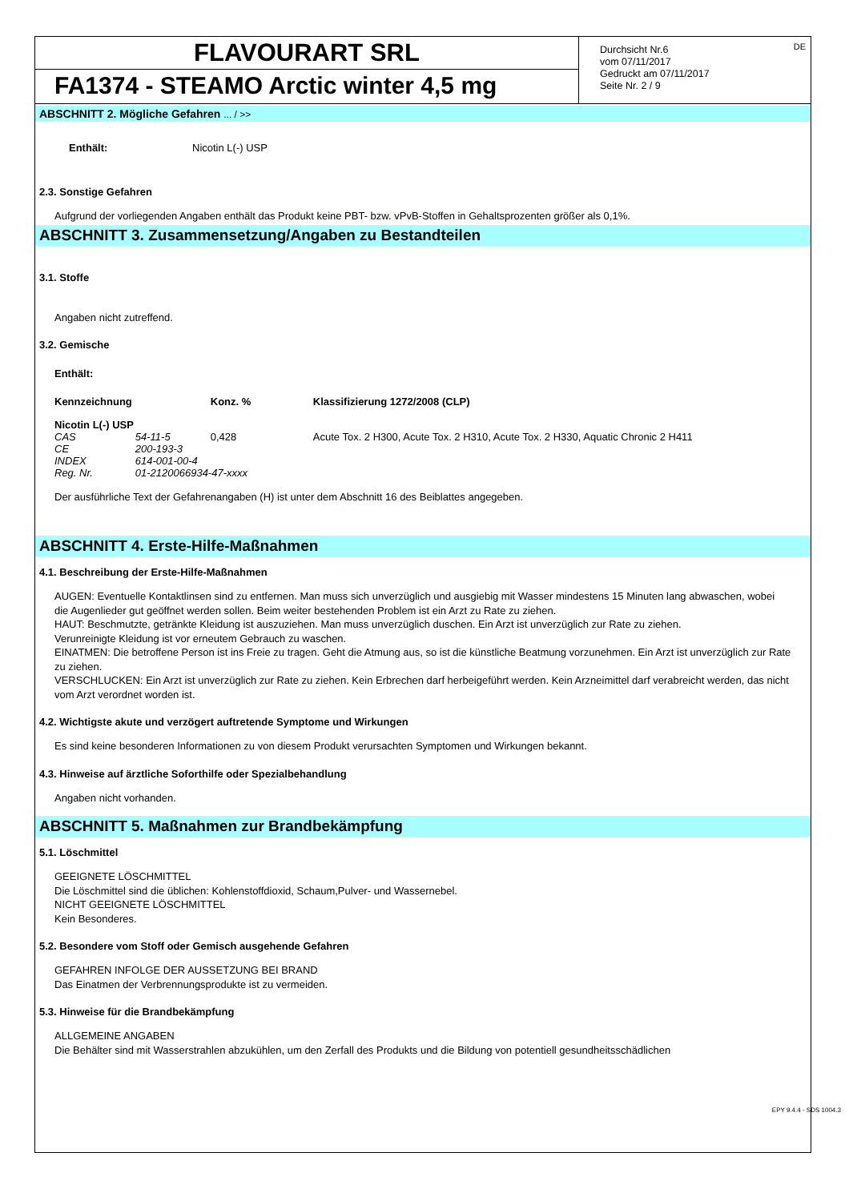FLAVOURART SRL
FA1374 - STEAMO Arctic winter 4,5 mg
Durchsicht Nr.6
vom 07/11/2017
Gedruckt am 07/11/2017
Seite Nr. 2 / 9
DE
ABSCHNITT 2. Mögliche Gefahren ... / >>
| Enthält: | Nicotin L(-) USP |
2.3. Sonstige Gefahren
Aufgrund der vorliegenden Angaben enthält das Produkt keine PBT- bzw. vPvB-Stoffen in Gehaltsprozenten größer als 0,1%.
ABSCHNITT 3. Zusammensetzung/Angaben zu Bestandteilen
3.1. Stoffe
Angaben nicht zutreffend.
3.2. Gemische
Enthält:
| Kennzeichnung | | Konz. % | | Klassifizierung 1272/2008 (CLP) |
| --- | --- | --- | --- | --- |
| Nicotin L(-) USP | | | | |
| CAS | 54-11-5 | 0,428 | | Acute Tox. 2 H300, Acute Tox. 2 H310, Acute Tox. 2 H330, Aquatic Chronic 2 H411 |
| CE | 200-193-3 | | | |
| INDEX | 614-001-00-4 | | | |
| Reg. Nr. | 01-2120066934-47-xxxx | | | |
Der ausführliche Text der Gefahrenangaben (H) ist unter dem Abschnitt 16 des Beiblattes angegeben.
ABSCHNITT 4. Erste-Hilfe-Maßnahmen
4.1. Beschreibung der Erste-Hilfe-Maßnahmen
AUGEN: Eventuelle Kontaktlinsen sind zu entfernen. Man muss sich unverzüglich und ausgiebig mit Wasser mindestens 15 Minuten lang abwaschen, wobei die Augenlieder gut geöffnet werden sollen. Beim weiter bestehenden Problem ist ein Arzt zu Rate zu ziehen.
HAUT: Beschmutzte, getränkte Kleidung ist auszuziehen. Man muss unverzüglich duschen. Ein Arzt ist unverzüglich zur Rate zu ziehen.
Verunreinigte Kleidung ist vor erneutem Gebrauch zu waschen.
EINATMEN: Die betroffene Person ist ins Freie zu tragen. Geht die Atmung aus, so ist die künstliche Beatmung vorzunehmen. Ein Arzt ist unverzüglich zur Rate zu ziehen.
VERSCHLUCKEN: Ein Arzt ist unverzüglich zur Rate zu ziehen. Kein Erbrechen darf herbeigeführt werden. Kein Arzneimittel darf verabreicht werden, das nicht vom Arzt verordnet worden ist.
4.2. Wichtigste akute und verzögert auftretende Symptome und Wirkungen
Es sind keine besonderen Informationen zu von diesem Produkt verursachten Symptomen und Wirkungen bekannt.
4.3. Hinweise auf ärztliche Soforthilfe oder Spezialbehandlung
Angaben nicht vorhanden.
ABSCHNITT 5. Maßnahmen zur Brandbekämpfung
5.1. Löschmittel
GEEIGNETE LÖSCHMITTEL
Die Löschmittel sind die üblichen: Kohlenstoffdioxid, Schaum,Pulver- und Wassernebel.
NICHT GEEIGNETE LÖSCHMITTEL
Kein Besonderes.
5.2. Besondere vom Stoff oder Gemisch ausgehende Gefahren
GEFAHREN INFOLGE DER AUSSETZUNG BEI BRAND
Das Einatmen der Verbrennungsprodukte ist zu vermeiden.
5.3. Hinweise für die Brandbekämpfung
ALLGEMEINE ANGABEN
Die Behälter sind mit Wasserstrahlen abzukühlen, um den Zerfall des Produkts und die Bildung von potentiell gesundheitsschädlichen
EPY 9.4.4 - SDS 1004.3